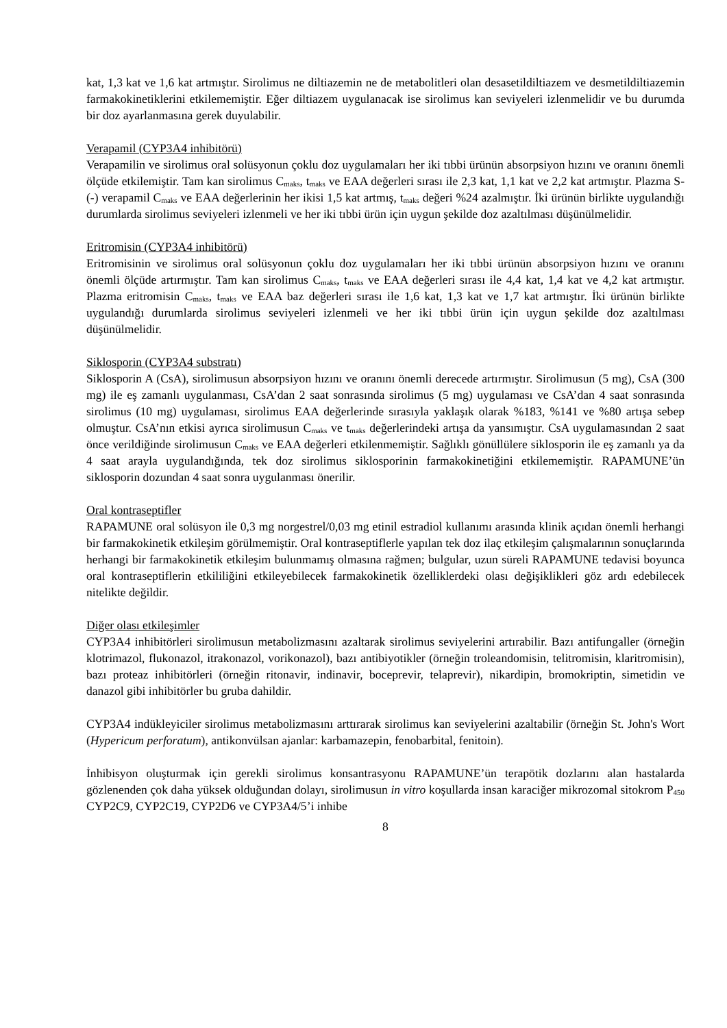kat, 1,3 kat ve 1,6 kat artmıştır. Sirolimus ne diltiazemin ne de metabolitleri olan desasetildiltiazem ve desmetildiltiazemin farmakokinetiklerini etkilememiştir. Eğer diltiazem uygulanacak ise sirolimus kan seviyeleri izlenmelidir ve bu durumda bir doz ayarlanmasına gerek duyulabilir.
Verapamil (CYP3A4 inhibitörü)
Verapamilin ve sirolimus oral solüsyonun çoklu doz uygulamaları her iki tıbbi ürünün absorpsiyon hızını ve oranını önemli ölçüde etkilemiştir. Tam kan sirolimus C<sub>maks</sub>, t<sub>maks</sub> ve EAA değerleri sırası ile 2,3 kat, 1,1 kat ve 2,2 kat artmıştır. Plazma S-(-) verapamil C<sub>maks</sub> ve EAA değerlerinin her ikisi 1,5 kat artmış, t<sub>maks</sub> değeri %24 azalmıştır. İki ürünün birlikte uygulandığı durumlarda sirolimus seviyeleri izlenmeli ve her iki tıbbi ürün için uygun şekilde doz azaltılması düşünülmelidir.
Eritromisin (CYP3A4 inhibitörü)
Eritromisinin ve sirolimus oral solüsyonun çoklu doz uygulamaları her iki tıbbi ürünün absorpsiyon hızını ve oranını önemli ölçüde artırmıştır. Tam kan sirolimus C<sub>maks</sub>, t<sub>maks</sub> ve EAA değerleri sırası ile 4,4 kat, 1,4 kat ve 4,2 kat artmıştır. Plazma eritromisin C<sub>maks</sub>, t<sub>maks</sub> ve EAA baz değerleri sırası ile 1,6 kat, 1,3 kat ve 1,7 kat artmıştır. İki ürünün birlikte uygulandığı durumlarda sirolimus seviyeleri izlenmeli ve her iki tıbbi ürün için uygun şekilde doz azaltılması düşünülmelidir.
Siklosporin (CYP3A4 substratı)
Siklosporin A (CsA), sirolimusun absorpsiyon hızını ve oranını önemli derecede artırmıştır. Sirolimusun (5 mg), CsA (300 mg) ile eş zamanlı uygulanması, CsA’dan 2 saat sonrasında sirolimus (5 mg) uygulaması ve CsA’dan 4 saat sonrasında sirolimus (10 mg) uygulaması, sirolimus EAA değerlerinde sırasıyla yaklaşık olarak %183, %141 ve %80 artışa sebep olmuştur. CsA’nın etkisi ayrıca sirolimusun C<sub>maks</sub> ve t<sub>maks</sub> değerlerindeki artışa da yansımıştır. CsA uygulamasından 2 saat önce verildiğinde sirolimusun C<sub>maks</sub> ve EAA değerleri etkilenmemiştir. Sağlıklı gönüllülere siklosporin ile eş zamanlı ya da 4 saat arayla uygulandığında, tek doz sirolimus siklosporinin farmakokinetiğini etkilememiştir. RAPAMUNE’ün siklosporin dozundan 4 saat sonra uygulanması önerilir.
Oral kontraseptifler
RAPAMUNE oral solüsyon ile 0,3 mg norgestrel/0,03 mg etinil estradiol kullanımı arasında klinik açıdan önemli herhangi bir farmakokinetik etkileşim görülmemiştir. Oral kontraseptiflerle yapılan tek doz ilaç etkileşim çalışmalarının sonuçlarında herhangi bir farmakokinetik etkileşim bulunmamış olmasına rağmen; bulgular, uzun süreli RAPAMUNE tedavisi boyunca oral kontraseptiflerin etkililiğini etkileyebilecek farmakokinetik özelliklerdeki olası değişiklikleri göz ardı edebilecek nitelikte değildir.
Diğer olası etkileşimler
CYP3A4 inhibitörleri sirolimusun metabolizmasını azaltarak sirolimus seviyelerini artırabilir. Bazı antifungaller (örneğin klotrimazol, flukonazol, itrakonazol, vorikonazol), bazı antibiyotikler (örneğin troleandomisin, telitromisin, klaritromisin), bazı proteaz inhibitörleri (örneğin ritonavir, indinavir, boceprevir, telaprevir), nikardipin, bromokriptin, simetidin ve danazol gibi inhibitörler bu gruba dahildir.
CYP3A4 indükleyiciler sirolimus metabolizmasını arttırarak sirolimus kan seviyelerini azaltabilir (örneğin St. John's Wort (Hypericum perforatum), antikonvülsan ajanlar: karbamazepin, fenobarbital, fenitoin).
İnhibisyon oluşturmak için gerekli sirolimus konsantrasyonu RAPAMUNE’ün terapötik dozlarını alan hastalarda gözlenenden çok daha yüksek olduğundan dolayı, sirolimusun in vitro koşullarda insan karaciğer mikrozomal sitokrom P<sub>450</sub> CYP2C9, CYP2C19, CYP2D6 ve CYP3A4/5’i inhibe
8